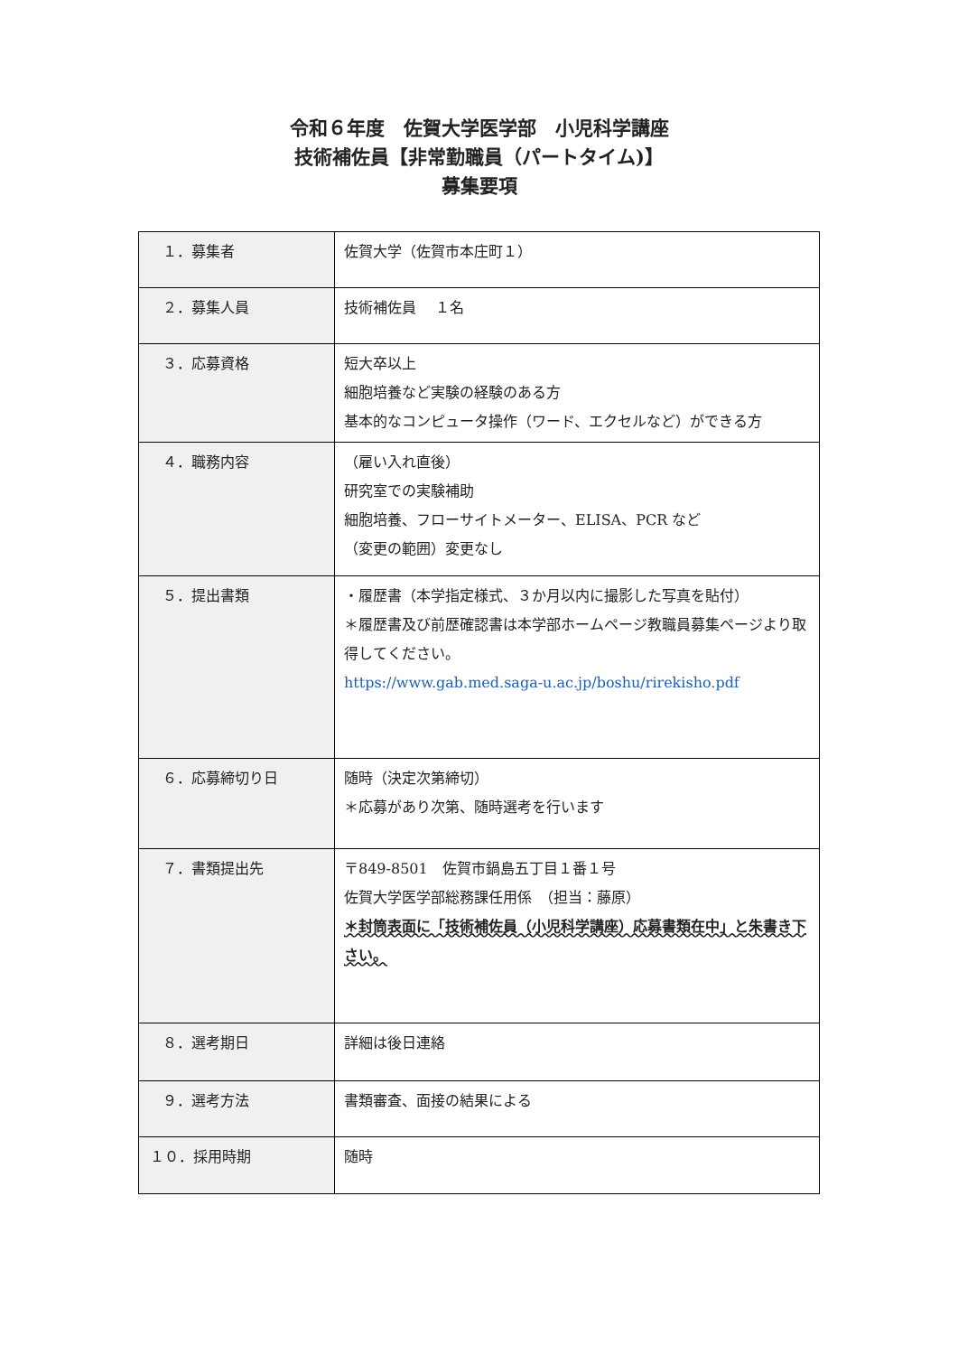令和６年度　佐賀大学医学部　小児科学講座
技術補佐員【非常勤職員（パートタイム)】
募集要項
| １．募集者 | 佐賀大学（佐賀市本庄町１） |
| ２．募集人員 | 技術補佐員 １名 |
| ３．応募資格 | 短大卒以上 細胞培養など実験の経験のある方 基本的なコンピュータ操作（ワード、エクセルなど）ができる方 |
| ４．職務内容 | （雇い入れ直後） 研究室での実験補助 細胞培養、フローサイトメーター、ELISA、PCR など （変更の範囲）変更なし |
| ５．提出書類 | ・履歴書（本学指定様式、３か月以内に撮影した写真を貼付） ＊履歴書及び前歴確認書は本学部ホームページ教職員募集ページより取得してください。 https://www.gab.med.saga-u.ac.jp/boshu/rirekisho.pdf |
| ６．応募締切り日 | 随時（決定次第締切） ＊応募があり次第、随時選考を行います |
| ７．書類提出先 | 〒849-8501 佐賀市鍋島五丁目１番１号 佐賀大学医学部総務課任用係 （担当：藤原） ＊封筒表面に「技術補佐員（小児科学講座）応募書類在中」と朱書き下さい。 |
| ８．選考期日 | 詳細は後日連絡 |
| ９．選考方法 | 書類審査、面接の結果による |
| １０．採用時期 | 随時 |